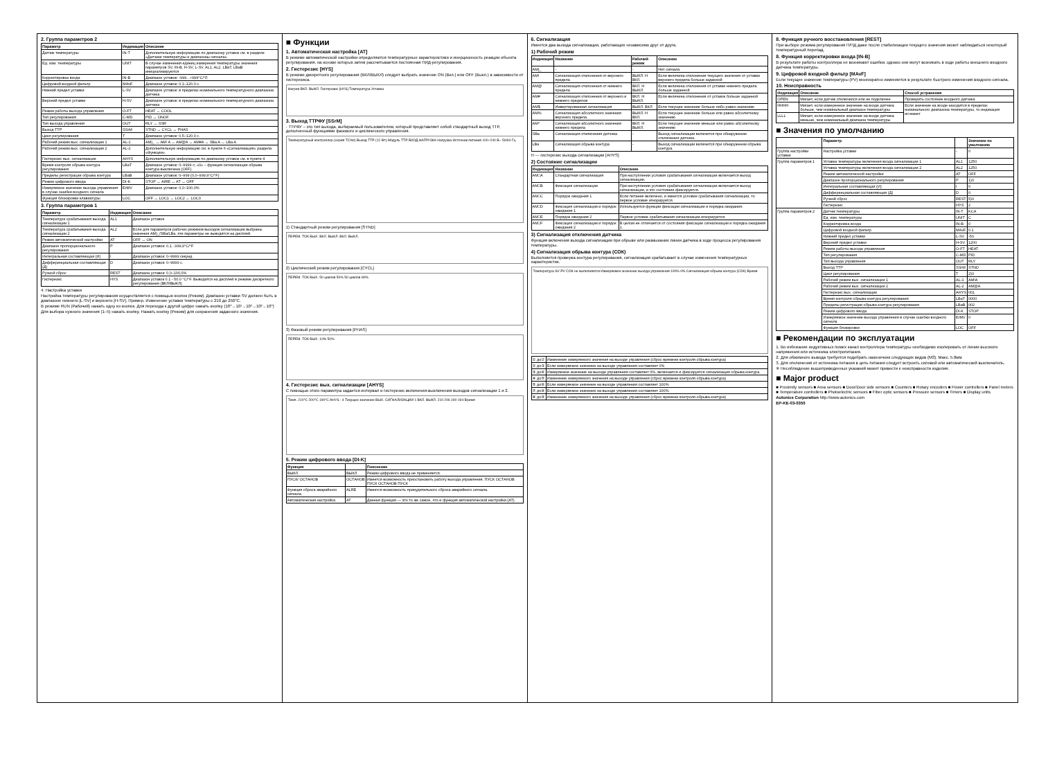2. Группа параметров 2
| Параметр | Индикация | Описание |
| --- | --- | --- |
| Датчик температуры | IN-T | Дополнительную информацию по диапазону уставок см. в разделе «Датчики температуры и диапазоны сигнала». |
| Ед. изм. температуры | UNIT | В случае изменения единиц измерения температуры значения параметров SV, IN-B, H-SV, L-SV, AL1, AL2, LBaT, LBaB инициализируются |
| Корректировка входа | IN-B | Диапазон уставок: -999...+999°C/°F. |
| Цифровой входной фильтр | MAvF | Диапазон уставок: 0,1–120,0 с. |
| Нижний предел уставки | L-SV | Диапазон уставок: в пределах номинального температурного диапазона датчика |
| Верхний предел уставки | H-SV | Диапазон уставок: в пределах номинального температурного диапазона датчика |
| Режим работы выхода управления | O-FT | HEAT ↔ COOL |
| Тип регулирования | C-MD | PID ↔ ONOF |
| Тип выхода управления | OUT | RLY ↔ SSR |
| Выход ТТР | SSrM | STND ↔ CYCL ↔ PHAS |
| Цикл регулирования | T | Диапазон уставок: 0,5–120,0 с. |
| Рабочий режим вых. сигнализации 1 | AL-1 | AM)_ ↔ AM! A ↔ AM@A ↔ AM#A ↔ SBa A ↔ LBa A |
| Рабочий режим вых. сигнализации 2 | AL-2 | Дополнительную информацию см. в пункте 6 «Сигнализация» раздела «Функции». |
| Гистерезис вых. сигнализации | AHYS | Дополнительную информацию по диапазону уставок см. в пункте 4 |
| Время контроля обрыва контура регулирования | LBaT | Диапазон уставок: 0–9999 с; «0» – функция сигнализации обрыва контура выключена (OFF). |
| Пределы регистрации обрыва контура | LBaB | Диапазон уставок: 0–999 (0,0–999,9°C/°F) |
| Режим цифрового ввода | DI-K | STOP ↔ AIRE ↔ AT ↔ OFF |
| Измеряемое значение выхода управления в случае ошибки входного сигнала | ErMV | Диапазон уставок: 0,0–100,0% |
| Функция блокировки клавиатуры | LOC | OFF ↔ LOC1 ↔ LOC2 ↔ LOC3 |
3. Группа параметров 1
| Параметр | Индикация | Описание |
| --- | --- | --- |
| Температура срабатывания выхода сигнализации 1 | AL1 | Диапазон уставок |
| Температура срабатывания выхода сигнализации 2 | AL2 | Если для параметров рабочих режимов выходов сигнализации выбраны значения AM)_/SBa/LBa, эти параметры не выводятся на дисплей. |
| Режим автоматической настройки | AT | OFF ↔ ON |
| Диапазон пропорционального регулирования | P | Диапазон уставок: 0,1...999,9°C/°F |
| Интегральная составляющая (И) | I | Диапазон уставок: 0–9999 секунд. |
| Дифференциальная составляющая (Д) | D | Диапазон уставок: 0–9999 с. |
| Ручной сброс | REST | Диапазон уставок: 0,0–100,0% |
| Гистерезис | HYS | Диапазон уставок 0.1 - 50.0 °C/°F. Выводится на дисплей в режиме дискретного регулирования (ВКЛ/ВЫКЛ). |
4. Настройка уставки
Настройка температуры регулирования осуществляется с помощью кнопок (Режим). Диапазон уставки SV должен быть в диапазоне нижнего [L-SV] и верхнего [H-SV]. Пример. Изменение уставки температуры с 210 до 250°C.
В режиме RUN (Рабочий) нажать одну из кнопок. Для перехода к другой цифре нажать кнопку (10⁰→10¹→10²→10³→10⁰)
Для выбора нужного значения (1–5) нажать кнопку. Нажать кнопку (Режим) для сохранения заданного значения.
■ Функции
1. Автоматическая настройка [AT]
В режиме автоматической настройки определяются температурные характеристики и инерционность реакции объекта регулирования, на основе которых затем рассчитывается постоянная ПИД-регулирования.
2. Гистерезис [HYS]
В режиме дискретного регулирования (ВКЛ/ВЫКЛ) следует выбрать значение ON (Вкл.) или OFF (Выкл.) в зависимости от гистерезиса.
Нагрев ВКЛ. ВЫКЛ. Гистерезис [HYS] Температура Уставка
3. Выход ТТРФУ [SSrM]
· ТТРФУ – это тип выхода, выбираемый пользователем, который представляет собой стандартный выход ТТР, дополненный функциями фазового и циклического управления.
Температурный контроллер (серия TCN4) Выход ТТР (12 В=) Модуль ТТР ВХОД НАГРУЗКА Нагрузка Источник питания 100–240 В~ 50/60 Гц
1) Стандартный режим регулирования [STND]
ПЕРЕМ. ТОК ВЫХ. ВКЛ. ВЫКЛ. ВКЛ. ВЫКЛ.
2) Циклический режим регулирования [CYCL]
ПЕРЕМ. ТОК ВЫХ. 50 циклов 50% 50 циклов 80%
3) Фазовый режим регулирования [PHAS]
ПЕРЕМ. ТОК ВЫХ. 10% 50%
4. Гистерезис вых. сигнализации [AHYS]
С помощью этого параметра задается интервал и гистерезис включения-выключения выходов сигнализации 1 и 2.
Темп. 210°C 200°C 190°C AHYS : 4 Текущее значение ВЫХ. СИГНАЛИЗАЦИИ 1 ВКЛ. ВЫКЛ. 210 206 190 194 Время
5. Режим цифрового ввода [DI-K]
| Функция | | Пояснение |
| --- | --- | --- |
| ВЫКЛ. | ВЫКЛ. | Режим цифрового ввода не применяется. |
| ПУСК/ ОСТАНОВ | ОСТАНОВ | Имеется возможность приостановить работу выхода управления. ПУСК ОСТАНОВ ПУСК ОСТАНОВ ПУСК |
| Функция сброса аварийного сигнала | ALRE | Имеется возможность принудительного сброса аварийного сигнала. |
| Автоматическая настройка | AT | Данная функция — это то же самое, что и функция автоматической настройки (AT). |
6. Сигнализация
Имеется два выхода сигнализации, работающих независимо друг от друга.
1) Рабочий режим
| Индикация | Название | Рабочий режим | Описание |
| --- | --- | --- | --- |
| AM)_ | - | - | Нет сигнала |
| AM! | Сигнализация отклонения от верхнего предела | ВЫКЛ. H ВКЛ. | Если величина отклонения текущего значения от уставки верхнего предела больше заданной |
| AM@ | Сигнализация отклонения от нижнего предела | ВКЛ. H ВЫКЛ. | Если величина отклонения от уставки нижнего предела больше заданной |
| AM# | Сигнализация отклонения от верхнего и нижнего пределов | ВКЛ. H ВЫКЛ. | Если величина отклонения от уставок больше заданной |
| AM$ | Инвертированная сигнализация | ВЫКЛ. ВКЛ. | Если текущее значение больше либо равно значению |
| AM% | Сигнализация абсолютного значения верхнего предела | ВЫКЛ. H ВКЛ. | Если текущее значение больше или равно абсолютному значению |
| AM^ | Сигнализация абсолютного значения нижнего предела | ВКЛ. H ВЫКЛ. | Если текущее значение меньше или равно абсолютному значению |
| SBa | Сигнализация отключения датчика | - | Выход сигнализации включится при обнаружении отключения датчика. |
| LBa | Сигнализация обрыва контура | - | Выход сигнализации включится при обнаружении обрыва контура. |
H — гистерезис выхода сигнализации [AHYS]
2) Состояние сигнализации
| Индикация | Название | Описание |
| --- | --- | --- |
| AM□A | Стандартная сигнализация | При наступлении условия срабатывания сигнализации включается выход сигнализации. |
| AM□B | Фиксация сигнализации | При наступлении условия срабатывания сигнализации включается выход сигнализации, и это состояние фиксируется. |
| AM□C | Порядок ожидания 1 | Если питание включено, и имеется условие срабатывания сигнализации, то первое условие игнорируется. |
| AM□D | Фиксация сигнализации и порядок ожидания 1 | Используются функции фиксации сигнализации и порядка ожидания. |
| AM□E | Порядок ожидания 2 | Первое условие срабатывания сигнализации игнорируется. |
| AM□F | Фиксация сигнализации и порядок ожидания 2 | В целом не отличается от состояния фиксации сигнализации и порядка ожидания 1. |
3) Сигнализация отключения датчика
Функция включения выхода сигнализации при обрыве или размыкании линии датчика в ходе процесса регулирования температуры.
4) Сигнализация обрыва контура (СОК)
Выполняется проверка контура регулирования, сигнализация срабатывает в случае изменения температурных характеристик.
Температура SV PV СОК не выполняется Измеряемое значение выхода управления 100% 0% Сигнализация обрыва контура (СОК) Время
| ① до② | Изменение измеряемого значения на выходе управления (сброс времени контроля обрыва контура) |
| ② до③ | Если измеряемое значение на выходе управления составляет 0% |
| ③ до④ | Измеряемое значение на выходе управления составляет 0%, включается и фиксируется сигнализация обрыва контура. |
| ④ до⑤ | Изменение измеряемого значения на выходе управления (сброс времени контроля обрыва контура) |
| ⑤ до⑥ | Если измеряемое значение на выходе управления составляет 100% |
| ⑦ до⑧ | Если измеряемое значение на выходе управления составляет 100% |
| ⑧ до⑨ | Изменение измеряемого значения на выходе управления (сброс времени контроля обрыва контура) |
8. Функция ручного восстановления [REST]
При выборе режима регулирования П/ПД даже после стабилизации текущего значения может наблюдаться некоторый температурный перепад.
8. Функция корректировки входа [IN-B]
В результате работы контроллера не возникают ошибки, однако они могут возникать в ходе работы внешнего входного датчика температуры.
9. Цифровой входной фильтр [MAvF]
Если текущее значение температуры (PV) многократно изменяется в результате быстрого изменения входного сигнала.
10. Неисправность
| Индикация | Описание | Способ устранения |
| --- | --- | --- |
| OPEN | Мигает, если датчик отключился или не подключен | Проверить состояние входного датчика |
| HHHH | Мигает, если измеренное значение на входе датчика больше, чем номинальный диапазон температуры | Если значение на входе находится в пределах номинального диапазона температуры, то индикация исчезнет |
| LLLL | Мигает, если измеренное значение на входе датчика меньше, чем номинальный диапазон температуры | |
■ Значения по умолчанию
| | Параметр | | Значение по умолчанию |
| --- | --- | --- | --- |
| Группа настройки уставки | Настройка уставки | - | 0 |
| Группа параметров 1 | Уставка температуры включения входа сигнализации 1 | AL1 | 1250 |
| | Уставка температуры включения входа сигнализации 2 | AL2 | 1250 |
| | Режим автоматической настройки | AT | OFF |
| | Диапазон пропорционального регулирования | P | 1)0 |
| | Интегральная составляющая (И) | I | 0 |
| | Дифференциальная составляющая (Д) | D | 0 |
| | Ручной сброс | REST | 5)0 |
| | Гистерезис | HYS | 2 |
| Группа параметров 2 | Датчик температуры | IN-T | KCA |
| | Ед. изм. температуры | UNIT | C |
| | Корректировка входа | IN-B | 0 |
| | Цифровой входной фильтр | MAvF | 0.1 |
| | Нижний предел уставки | L-SV | -50 |
| | Верхний предел уставки | H-SV | 1200 |
| | Режим работы выхода управления | O-FT | HEAT |
| | Тип регулирования | C-MD | PID |
| | Тип выхода управления | OUT | RLY |
| | Выход ТТР | SSrM | STND |
| | Цикл регулирования | T | 2)0 |
| | Рабочий режим вых. сигнализации 1 | AL-1 | AM!A |
| | Рабочий режим вых. сигнализации 2 | AL-2 | AM@A |
| | Гистерезис вых. сигнализации | AHYS | 001 |
| | Время контроля обрыва контура регулирования | LBaT | 0000 |
| | Пределы регистрации обрыва контура регулирования | LBaB | 002 |
| | Режим цифрового ввода | DI-K | STOP |
| | Измеряемое значение выхода управления в случае ошибки входного сигнала | ErMV | 0 |
| | Функция блокировки | LOC | OFF |
■ Рекомендации по эксплуатации
1. Во избежание индуктивных помех канал контроллера температуры необходимо изолировать от линии высокого напряжения или источника электропитания.
2. Для обжимного вывода требуется подобрать наконечник следующих видов (M3). Макс. 5.8мм
3. Для отключения от источника питания в цепь питания следует встроить силовой или автоматический выключатель.
※ Несоблюдение вышеприведенных указаний может привести к неисправности изделия.
■ Major product
■ Proximity sensors ■ Area sensors ■ Door/Door side sensors ■ Counters ■ Rotary encoders ■ Power controllers ■ Panel meters ■ Temperature controllers ■ Photoelectric sensors ■ Fiber optic sensors ■ Pressure sensors ■ Timers ■ Display units
Autonics Corporation http://www.autonics.com
EP-KE-03-0350